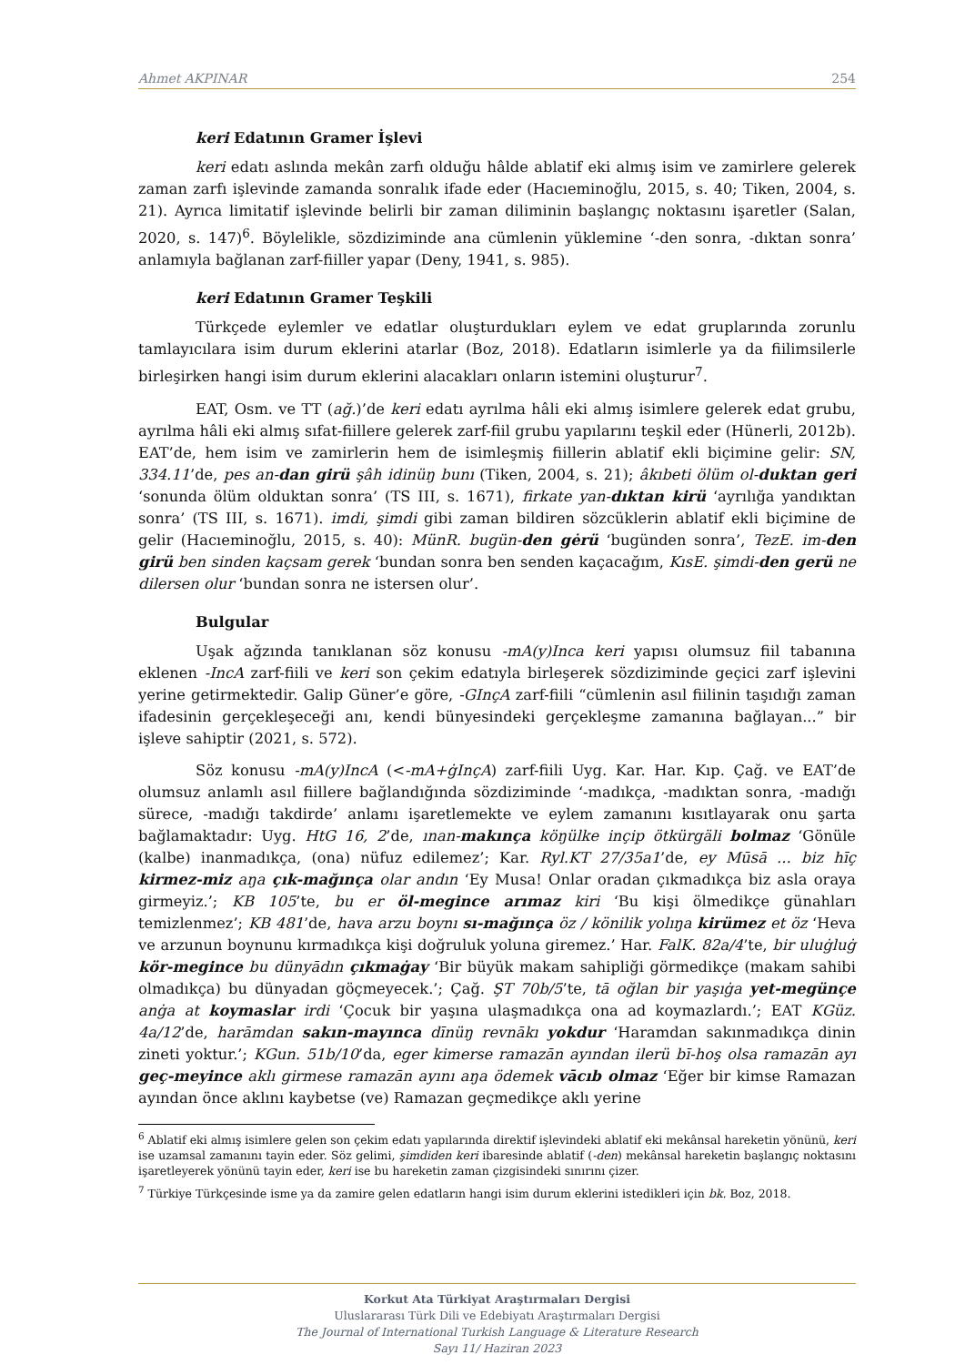Ahmet AKPINAR 254
keri Edatının Gramer İşlevi
keri edatı aslında mekân zarfı olduğu hâlde ablatif eki almış isim ve zamirlere gelerek zaman zarfı işlevinde zamanda sonralık ifade eder (Hacıeminoğlu, 2015, s. 40; Tiken, 2004, s. 21). Ayrıca limitatif işlevinde belirli bir zaman diliminin başlangıç noktasını işaretler (Salan, 2020, s. 147)<sup>6</sup>. Böylelikle, sözdiziminde ana cümlenin yüklemine ‘-den sonra, -dıktan sonra’ anlamıyla bağlanan zarf-fiiller yapar (Deny, 1941, s. 985).
keri Edatının Gramer Teşkili
Türkçede eylemler ve edatlar oluşturdukları eylem ve edat gruplarında zorunlu tamlayıcılara isim durum eklerini atarlar (Boz, 2018). Edatların isimlerle ya da fiilimsilerle birleşirken hangi isim durum eklerini alacakları onların istemini oluşturur<sup>7</sup>.
EAT, Osm. ve TT (ağ.)’de keri edatı ayrılma hâli eki almış isimlere gelerek edat grubu, ayrılma hâli eki almış sıfat-fiillere gelerek zarf-fiil grubu yapılarını teşkil eder (Hünerli, 2012b). EAT’de, hem isim ve zamirlerin hem de isimleşmiş fiillerin ablatif ekli biçimine gelir: SN, 334.11’de, pes an-dan girü şâh idinüŋ bunı (Tiken, 2004, s. 21); âkıbeti ölüm ol-duktan geri ‘sonunda ölüm olduktan sonra’ (TS III, s. 1671), firkate yan-dıktan kirü ‘ayrılığa yandıktan sonra’ (TS III, s. 1671). imdi, şimdi gibi zaman bildiren sözcüklerin ablatif ekli biçimine de gelir (Hacıeminoğlu, 2015, s. 40): MünR. bugün-den gėrü ‘bugünden sonra’, TezE. im-den girü ben sinden kaçsam gerek ‘bundan sonra ben senden kaçacağım, KısE. şimdi-den gerü ne dilersen olur ‘bundan sonra ne istersen olur’.
Bulgular
Uşak ağzında tanıklanan söz konusu -mA(y)Inca keri yapısı olumsuz fiil tabanına eklenen -IncA zarf-fiili ve keri son çekim edatıyla birleşerek sözdiziminde geçici zarf işlevini yerine getirmektedir. Galip Güner’e göre, -GInçA zarf-fiili “cümlenin asıl fiilinin taşıdığı zaman ifadesinin gerçekleşeceği anı, kendi bünyesindeki gerçekleşme zamanına bağlayan...” bir işleve sahiptir (2021, s. 572).
Söz konusu -mA(y)IncA (<-mA+ġInçA) zarf-fiili Uyg. Kar. Har. Kıp. Çağ. ve EAT’de olumsuz anlamlı asıl fiillere bağlandığında sözdiziminde ‘-madıkça, -madıktan sonra, -madığı sürece, -madığı takdirde’ anlamı işaretlemekte ve eylem zamanını kısıtlayarak onu şarta bağlamaktadır: Uyg. HtG 16, 2’de, ınan-makınça köŋülke inçip ötkürgäli bolmaz ‘Gönüle (kalbe) inanmadıkça, (ona) nüfuz edilemez’; Kar. Ryl.KT 27/35a1’de, ey Mūsā ... biz hīç kirmez-miz aŋa çık-mağınça olar andın ‘Ey Musa! Onlar oradan çıkmadıkça biz asla oraya girmeyiz.’; KB 105’te, bu er öl-megince arımaz kiri ‘Bu kişi ölmedikçe günahları temizlenmez’; KB 481’de, hava arzu boynı sı-mağınça öz / könilik yolıŋa kirümez et öz ‘Heva ve arzunun boynunu kırmadıkça kişi doğruluk yoluna giremez.’ Har. FalK. 82a/4’te, bir uluġluġ kör-megince bu dünyādın çıkmaġay ‘Bir büyük makam sahipliği görmedikçe (makam sahibi olmadıkça) bu dünyadan göçmeyecek.’; Çağ. ŞT 70b/5’te, tā oğlan bir yaşıġa yet-megünçe anġa at koymaslar irdi ‘Çocuk bir yaşına ulaşmadıkça ona ad koymazlardı.’; EAT KGüz. 4a/12’de, harāmdan sakın-mayınca dīnüŋ revnākı yokdur ‘Haramdan sakınmadıkça dinin zineti yoktur.’; KGun. 51b/10’da, eger kimerse ramazān ayından ilerü bī-hoş olsa ramazān ayı geç-meyince aklı girmese ramazān ayını aŋa ödemek vācıb olmaz ‘Eğer bir kimse Ramazan ayından önce aklını kaybetse (ve) Ramazan geçmedikçe aklı yerine
<sup>6</sup> Ablatif eki almış isimlere gelen son çekim edatı yapılarında direktif işlevindeki ablatif eki mekânsal hareketin yönünü, keri ise uzamsal zamanını tayin eder. Söz gelimi, şimdiden keri ibaresinde ablatif (-den) mekânsal hareketin başlangıç noktasını işaretleyerek yönünü tayin eder, keri ise bu hareketin zaman çizgisindeki sınırını çizer.
<sup>7</sup> Türkiye Türkçesinde isme ya da zamire gelen edatların hangi isim durum eklerini istedikleri için bk. Boz, 2018.
Korkut Ata Türkiyat Araştırmaları Dergisi
Uluslararası Türk Dili ve Edebiyatı Araştırmaları Dergisi
The Journal of International Turkish Language & Literature Research
Sayı 11/ Haziran 2023